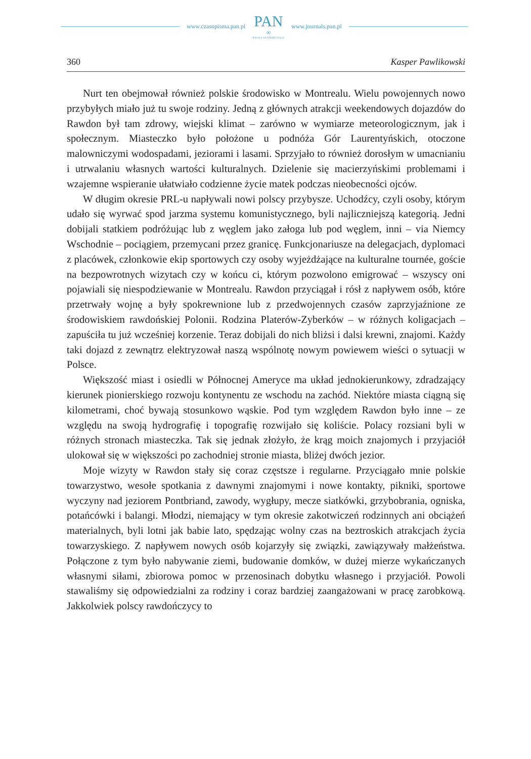www.czasopisma.pan.pl
PAN
∞
POLSKA AKADEMIA NAUK
www.journals.pan.pl
360 Kasper Pawlikowski
Nurt ten obejmował również polskie środowisko w Montrealu. Wielu powojennych nowo przybyłych miało już tu swoje rodziny. Jedną z głównych atrakcji weekendowych dojazdów do Rawdon był tam zdrowy, wiejski klimat – zarówno w wymiarze meteorologicznym, jak i społecznym. Miasteczko było położone u podnóża Gór Laurentyńskich, otoczone malowniczymi wodospadami, jeziorami i lasami. Sprzyjało to również dorosłym w umacnianiu i utrwalaniu własnych wartości kulturalnych. Dzielenie się macierzyńskimi problemami i wzajemne wspieranie ułatwiało codzienne życie matek podczas nieobecności ojców.
W długim okresie PRL-u napływali nowi polscy przybysze. Uchodźcy, czyli osoby, którym udało się wyrwać spod jarzma systemu komunistycznego, byli najliczniejszą kategorią. Jedni dobijali statkiem podróżując lub z węglem jako załoga lub pod węglem, inni – via Niemcy Wschodnie – pociągiem, przemycani przez granicę. Funkcjonariusze na delegacjach, dyplomaci z placówek, członkowie ekip sportowych czy osoby wyjeżdżające na kulturalne tournée, goście na bezpowrotnych wizytach czy w końcu ci, którym pozwolono emigrować – wszyscy oni pojawiali się niespodziewanie w Montrealu. Rawdon przyciągał i rósł z napływem osób, które przetrwały wojnę a były spokrewnione lub z przedwojennych czasów zaprzyjaźnione ze środowiskiem rawdońskiej Polonii. Rodzina Platerów-Zyberków – w różnych koligacjach – zapuściła tu już wcześniej korzenie. Teraz dobijali do nich bliżsi i dalsi krewni, znajomi. Każdy taki dojazd z zewnątrz elektryzował naszą wspólnotę nowym powiewem wieści o sytuacji w Polsce.
Większość miast i osiedli w Północnej Ameryce ma układ jednokierunkowy, zdradzający kierunek pionierskiego rozwoju kontynentu ze wschodu na zachód. Niektóre miasta ciągną się kilometrami, choć bywają stosunkowo wąskie. Pod tym względem Rawdon było inne – ze względu na swoją hydrografię i topografię rozwijało się koliście. Polacy rozsiani byli w różnych stronach miasteczka. Tak się jednak złożyło, że krąg moich znajomych i przyjaciół ulokował się w większości po zachodniej stronie miasta, bliżej dwóch jezior.
Moje wizyty w Rawdon stały się coraz częstsze i regularne. Przyciągało mnie polskie towarzystwo, wesołe spotkania z dawnymi znajomymi i nowe kontakty, pikniki, sportowe wyczyny nad jeziorem Pontbriand, zawody, wygłupy, mecze siatkówki, grzybobrania, ogniska, potańcówki i balangi. Młodzi, niemający w tym okresie zakotwiczeń rodzinnych ani obciążeń materialnych, byli lotni jak babie lato, spędzając wolny czas na beztroskich atrakcjach życia towarzyskiego. Z napływem nowych osób kojarzyły się związki, zawiązywały małżeństwa. Połączone z tym było nabywanie ziemi, budowanie domków, w dużej mierze wykańczanych własnymi siłami, zbiorowa pomoc w przenosinach dobytku własnego i przyjaciół. Powoli stawaliśmy się odpowiedzialni za rodziny i coraz bardziej zaangażowani w pracę zarobkową. Jakkolwiek polscy rawdończycy to